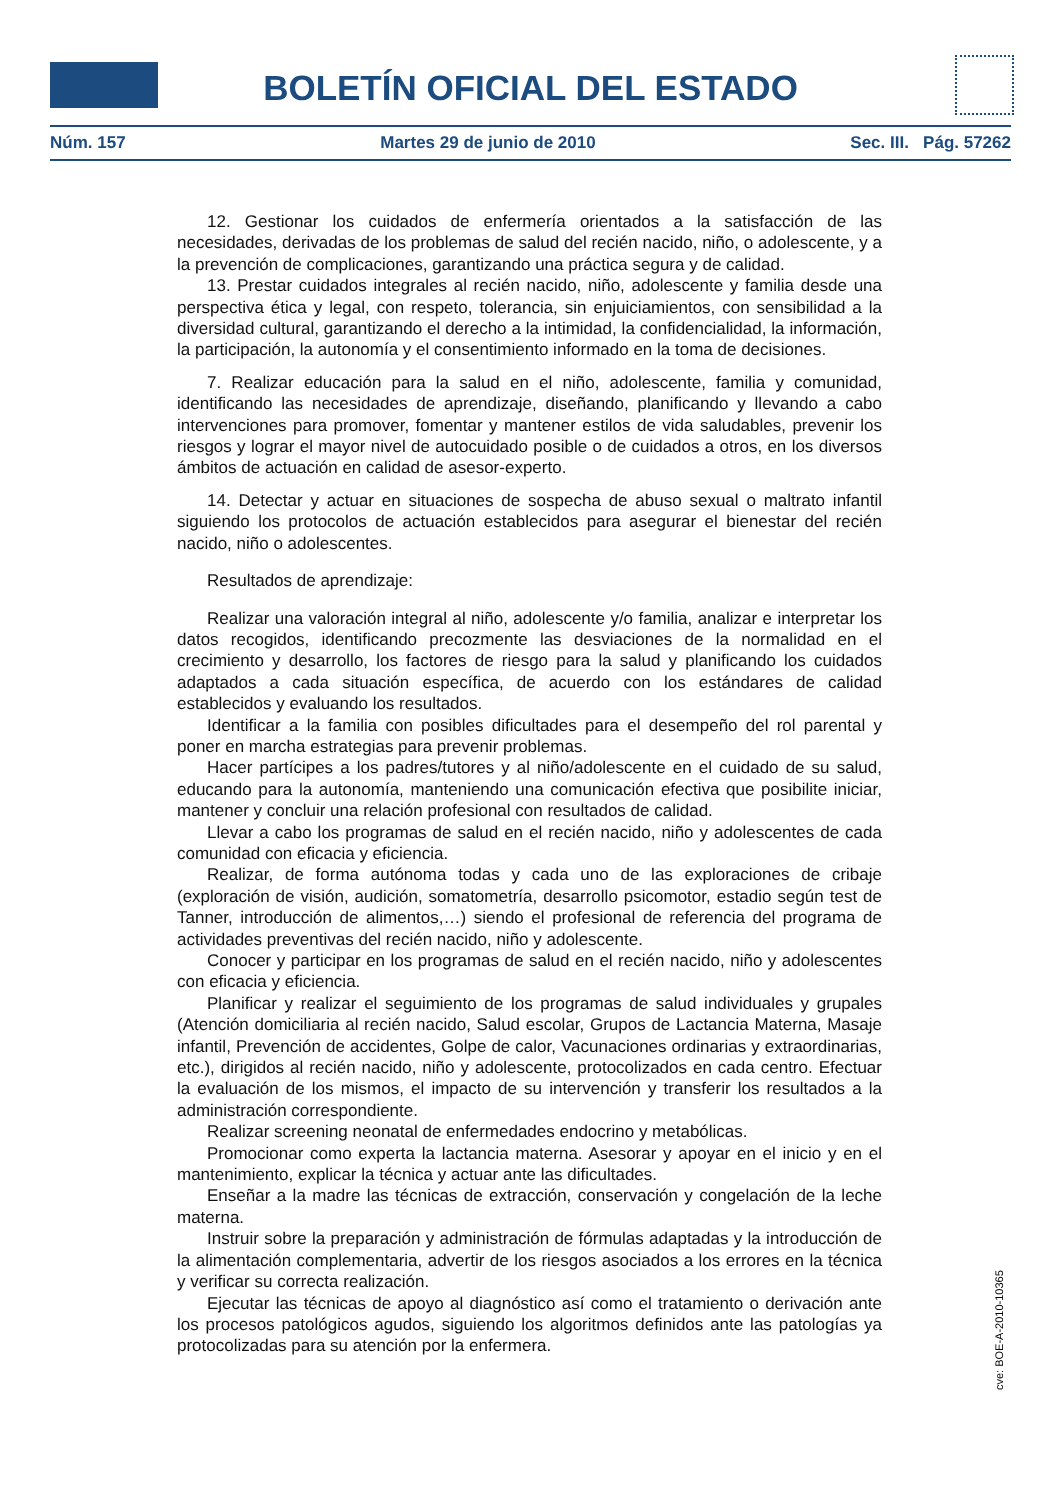BOLETÍN OFICIAL DEL ESTADO
Núm. 157 Martes 29 de junio de 2010 Sec. III. Pág. 57262
12. Gestionar los cuidados de enfermería orientados a la satisfacción de las necesidades, derivadas de los problemas de salud del recién nacido, niño, o adolescente, y a la prevención de complicaciones, garantizando una práctica segura y de calidad.
13. Prestar cuidados integrales al recién nacido, niño, adolescente y familia desde una perspectiva ética y legal, con respeto, tolerancia, sin enjuiciamientos, con sensibilidad a la diversidad cultural, garantizando el derecho a la intimidad, la confidencialidad, la información, la participación, la autonomía y el consentimiento informado en la toma de decisiones.
7. Realizar educación para la salud en el niño, adolescente, familia y comunidad, identificando las necesidades de aprendizaje, diseñando, planificando y llevando a cabo intervenciones para promover, fomentar y mantener estilos de vida saludables, prevenir los riesgos y lograr el mayor nivel de autocuidado posible o de cuidados a otros, en los diversos ámbitos de actuación en calidad de asesor-experto.
14. Detectar y actuar en situaciones de sospecha de abuso sexual o maltrato infantil siguiendo los protocolos de actuación establecidos para asegurar el bienestar del recién nacido, niño o adolescentes.
Resultados de aprendizaje:
Realizar una valoración integral al niño, adolescente y/o familia, analizar e interpretar los datos recogidos, identificando precozmente las desviaciones de la normalidad en el crecimiento y desarrollo, los factores de riesgo para la salud y planificando los cuidados adaptados a cada situación específica, de acuerdo con los estándares de calidad establecidos y evaluando los resultados.
Identificar a la familia con posibles dificultades para el desempeño del rol parental y poner en marcha estrategias para prevenir problemas.
Hacer partícipes a los padres/tutores y al niño/adolescente en el cuidado de su salud, educando para la autonomía, manteniendo una comunicación efectiva que posibilite iniciar, mantener y concluir una relación profesional con resultados de calidad.
Llevar a cabo los programas de salud en el recién nacido, niño y adolescentes de cada comunidad con eficacia y eficiencia.
Realizar, de forma autónoma todas y cada uno de las exploraciones de cribaje (exploración de visión, audición, somatometría, desarrollo psicomotor, estadio según test de Tanner, introducción de alimentos,…) siendo el profesional de referencia del programa de actividades preventivas del recién nacido, niño y adolescente.
Conocer y participar en los programas de salud en el recién nacido, niño y adolescentes con eficacia y eficiencia.
Planificar y realizar el seguimiento de los programas de salud individuales y grupales (Atención domiciliaria al recién nacido, Salud escolar, Grupos de Lactancia Materna, Masaje infantil, Prevención de accidentes, Golpe de calor, Vacunaciones ordinarias y extraordinarias, etc.), dirigidos al recién nacido, niño y adolescente, protocolizados en cada centro. Efectuar la evaluación de los mismos, el impacto de su intervención y transferir los resultados a la administración correspondiente.
Realizar screening neonatal de enfermedades endocrino y metabólicas.
Promocionar como experta la lactancia materna. Asesorar y apoyar en el inicio y en el mantenimiento, explicar la técnica y actuar ante las dificultades.
Enseñar a la madre las técnicas de extracción, conservación y congelación de la leche materna.
Instruir sobre la preparación y administración de fórmulas adaptadas y la introducción de la alimentación complementaria, advertir de los riesgos asociados a los errores en la técnica y verificar su correcta realización.
Ejecutar las técnicas de apoyo al diagnóstico así como el tratamiento o derivación ante los procesos patológicos agudos, siguiendo los algoritmos definidos ante las patologías ya protocolizadas para su atención por la enfermera.
cve: BOE-A-2010-10365